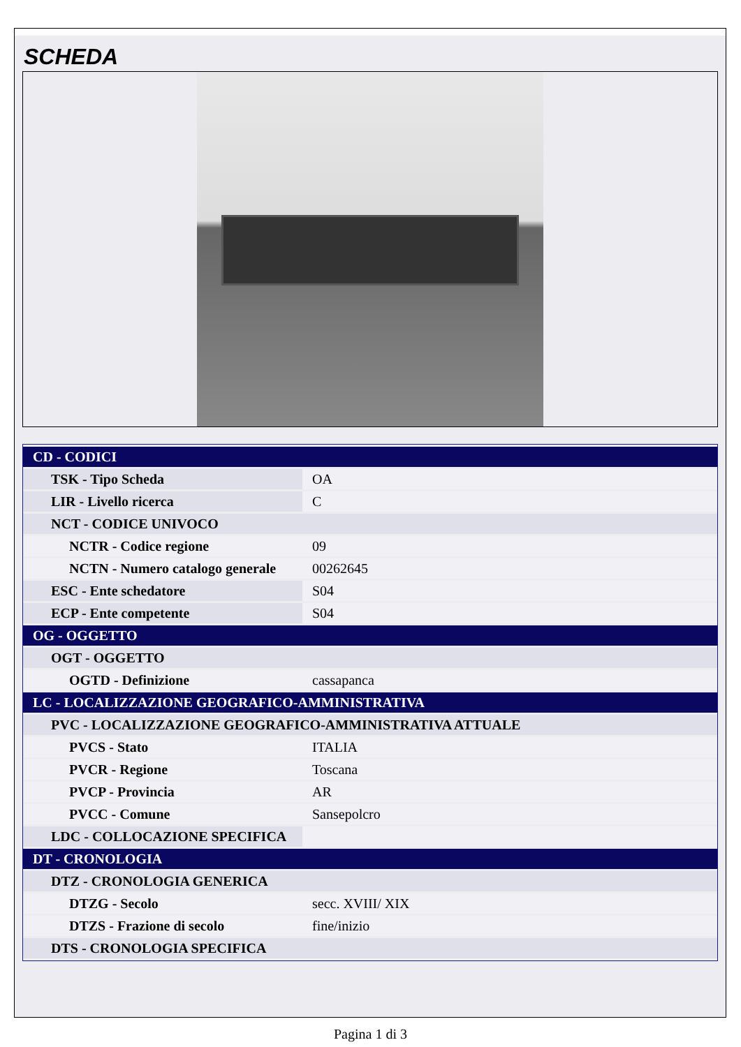SCHEDA
| CD - CODICI | |
| TSK - Tipo Scheda | OA |
| LIR - Livello ricerca | C |
| NCT - CODICE UNIVOCO | |
| NCTR - Codice regione | 09 |
| NCTN - Numero catalogo generale | 00262645 |
| ESC - Ente schedatore | S04 |
| ECP - Ente competente | S04 |
| OG - OGGETTO | |
| OGT - OGGETTO | |
| OGTD - Definizione | cassapanca |
| LC - LOCALIZZAZIONE GEOGRAFICO-AMMINISTRATIVA | |
| PVC - LOCALIZZAZIONE GEOGRAFICO-AMMINISTRATIVA ATTUALE | |
| PVCS - Stato | ITALIA |
| PVCR - Regione | Toscana |
| PVCP - Provincia | AR |
| PVCC - Comune | Sansepolcro |
| LDC - COLLOCAZIONE SPECIFICA | |
| DT - CRONOLOGIA | |
| DTZ - CRONOLOGIA GENERICA | |
| DTZG - Secolo | secc. XVIII/ XIX |
| DTZS - Frazione di secolo | fine/inizio |
| DTS - CRONOLOGIA SPECIFICA | |
Pagina 1 di 3